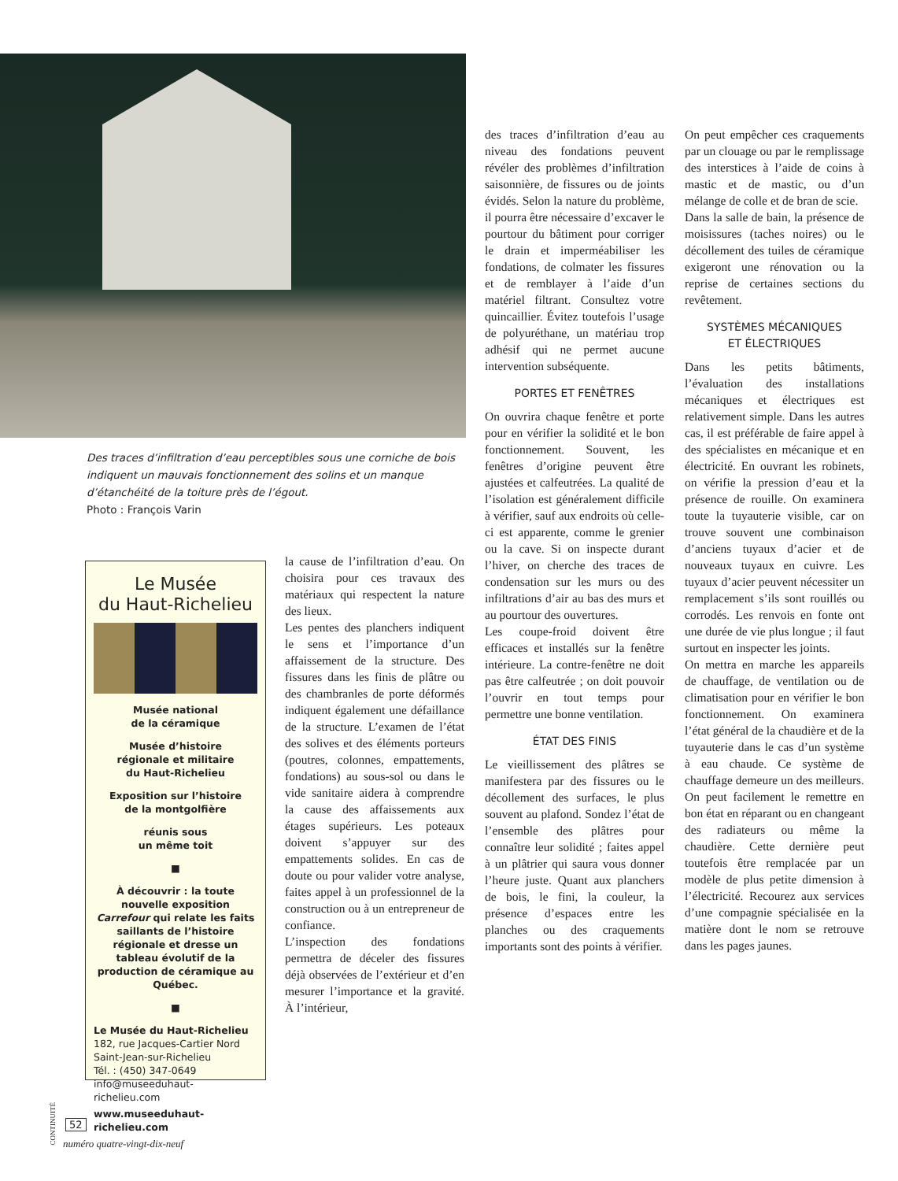Des traces d’infiltration d’eau perceptibles sous une corniche de bois indiquent un mauvais fonctionnement des solins et un manque d’étanchéité de la toiture près de l’égout.
Photo : François Varin
Le Musée
du Haut-Richelieu
Musée national
de la céramique
Musée d’histoire
régionale et militaire
du Haut-Richelieu
Exposition sur l’histoire
de la montgolfière
réunis sous
un même toit
■
À découvrir : la toute nouvelle exposition Carrefour qui relate les faits saillants de l’histoire régionale et dresse un tableau évolutif de la production de céramique au Québec.
■
Le Musée du Haut-Richelieu
182, rue Jacques-Cartier Nord
Saint-Jean-sur-Richelieu
Tél. : (450) 347-0649
info@museeduhaut-richelieu.com
www.museeduhaut-richelieu.com
la cause de l’infiltration d’eau. On choisira pour ces travaux des matériaux qui respectent la nature des lieux.
Les pentes des planchers indiquent le sens et l’importance d’un affaissement de la structure. Des fissures dans les finis de plâtre ou des chambranles de porte déformés indiquent également une défaillance de la structure. L’examen de l’état des solives et des éléments porteurs (poutres, colonnes, empattements, fondations) au sous-sol ou dans le vide sanitaire aidera à comprendre la cause des affaissements aux étages supérieurs. Les poteaux doivent s’appuyer sur des empattements solides. En cas de doute ou pour valider votre analyse, faites appel à un professionnel de la construction ou à un entrepreneur de confiance.
L’inspection des fondations permettra de déceler des fissures déjà observées de l’extérieur et d’en mesurer l’importance et la gravité. À l’intérieur,
des traces d’infiltration d’eau au niveau des fondations peuvent révéler des problèmes d’infiltration saisonnière, de fissures ou de joints évidés. Selon la nature du problème, il pourra être nécessaire d’excaver le pourtour du bâtiment pour corriger le drain et imperméabiliser les fondations, de colmater les fissures et de remblayer à l’aide d’un matériel filtrant. Consultez votre quincaillier. Évitez toutefois l’usage de polyuréthane, un matériau trop adhésif qui ne permet aucune intervention subséquente.
PORTES ET FENÊTRES
On ouvrira chaque fenêtre et porte pour en vérifier la solidité et le bon fonctionnement. Souvent, les fenêtres d’origine peuvent être ajustées et calfeutrées. La qualité de l’isolation est généralement difficile à vérifier, sauf aux endroits où celle-ci est apparente, comme le grenier ou la cave. Si on inspecte durant l’hiver, on cherche des traces de condensation sur les murs ou des infiltrations d’air au bas des murs et au pourtour des ouvertures.
Les coupe-froid doivent être efficaces et installés sur la fenêtre intérieure. La contre-fenêtre ne doit pas être calfeutrée ; on doit pouvoir l’ouvrir en tout temps pour permettre une bonne ventilation.
ÉTAT DES FINIS
Le vieillissement des plâtres se manifestera par des fissures ou le décollement des surfaces, le plus souvent au plafond. Sondez l’état de l’ensemble des plâtres pour connaître leur solidité ; faites appel à un plâtrier qui saura vous donner l’heure juste. Quant aux planchers de bois, le fini, la couleur, la présence d’espaces entre les planches ou des craquements importants sont des points à vérifier.
On peut empêcher ces craquements par un clouage ou par le remplissage des interstices à l’aide de coins à mastic et de mastic, ou d’un mélange de colle et de bran de scie.
Dans la salle de bain, la présence de moisissures (taches noires) ou le décollement des tuiles de céramique exigeront une rénovation ou la reprise de certaines sections du revêtement.
SYSTÈMES MÉCANIQUES
ET ÉLECTRIQUES
Dans les petits bâtiments, l’évaluation des installations mécaniques et électriques est relativement simple. Dans les autres cas, il est préférable de faire appel à des spécialistes en mécanique et en électricité. En ouvrant les robinets, on vérifie la pression d’eau et la présence de rouille. On examinera toute la tuyauterie visible, car on trouve souvent une combinaison d’anciens tuyaux d’acier et de nouveaux tuyaux en cuivre. Les tuyaux d’acier peuvent nécessiter un remplacement s’ils sont rouillés ou corrodés. Les renvois en fonte ont une durée de vie plus longue ; il faut surtout en inspecter les joints.
On mettra en marche les appareils de chauffage, de ventilation ou de climatisation pour en vérifier le bon fonctionnement. On examinera l’état général de la chaudière et de la tuyauterie dans le cas d’un système à eau chaude. Ce système de chauffage demeure un des meilleurs. On peut facilement le remettre en bon état en réparant ou en changeant des radiateurs ou même la chaudière. Cette dernière peut toutefois être remplacée par un modèle de plus petite dimension à l’électricité. Recourez aux services d’une compagnie spécialisée en la matière dont le nom se retrouve dans les pages jaunes.
CONTINUITÉ
52
numéro quatre-vingt-dix-neuf